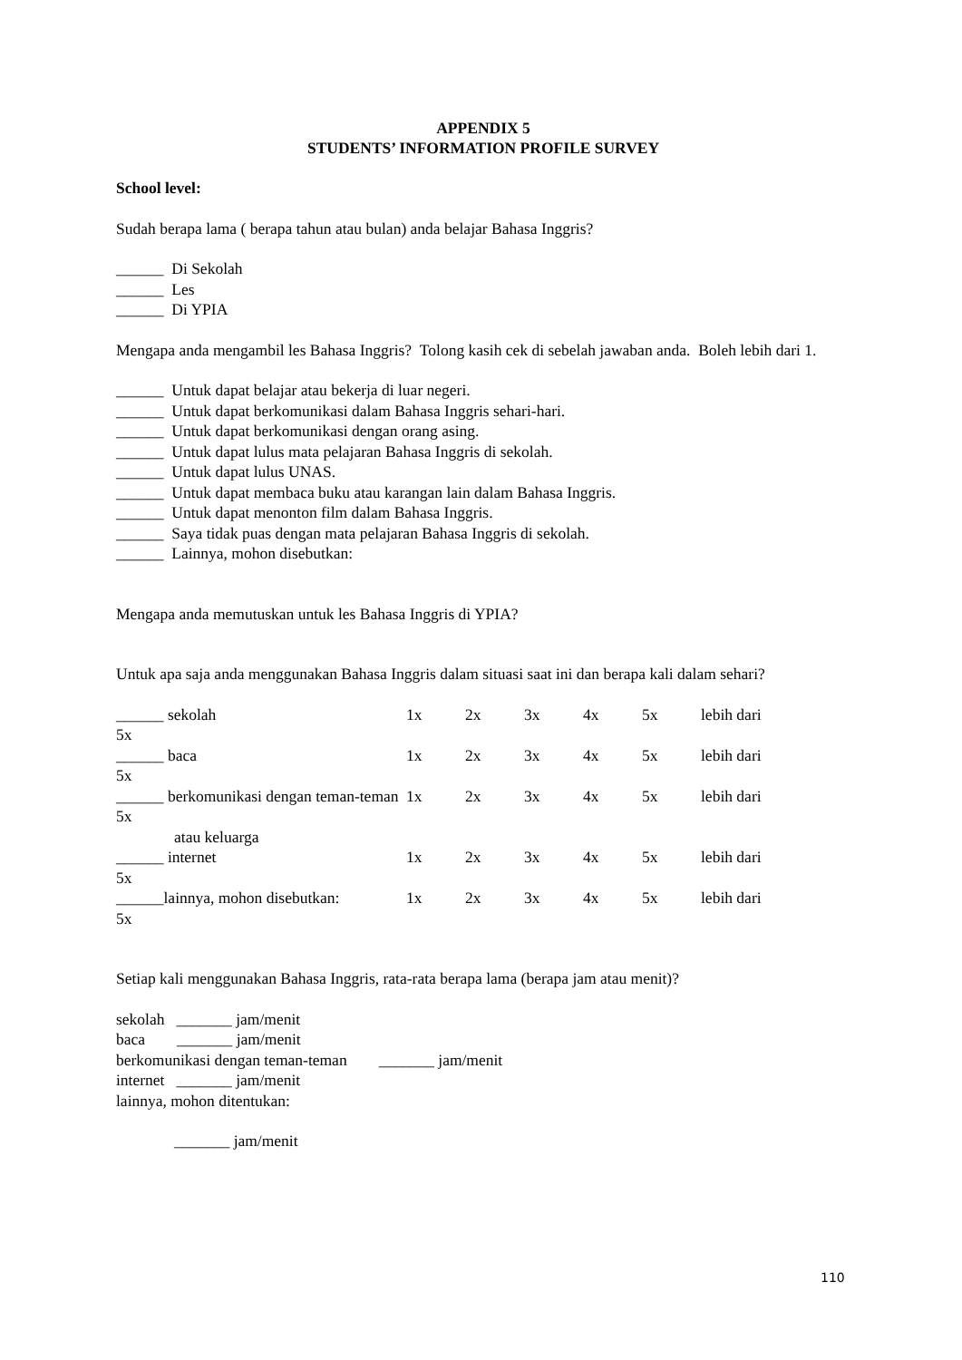APPENDIX 5
STUDENTS’ INFORMATION PROFILE SURVEY
School level:
Sudah berapa lama ( berapa tahun atau bulan) anda belajar Bahasa Inggris?
______ Di Sekolah
______ Les
______ Di YPIA
Mengapa anda mengambil les Bahasa Inggris? Tolong kasih cek di sebelah jawaban anda. Boleh lebih dari 1.
______ Untuk dapat belajar atau bekerja di luar negeri.
______ Untuk dapat berkomunikasi dalam Bahasa Inggris sehari-hari.
______ Untuk dapat berkomunikasi dengan orang asing.
______ Untuk dapat lulus mata pelajaran Bahasa Inggris di sekolah.
______ Untuk dapat lulus UNAS.
______ Untuk dapat membaca buku atau karangan lain dalam Bahasa Inggris.
______ Untuk dapat menonton film dalam Bahasa Inggris.
______ Saya tidak puas dengan mata pelajaran Bahasa Inggris di sekolah.
______ Lainnya, mohon disebutkan:
Mengapa anda memutuskan untuk les Bahasa Inggris di YPIA?
Untuk apa saja anda menggunakan Bahasa Inggris dalam situasi saat ini dan berapa kali dalam sehari?
______ sekolah 1x 2x 3x 4x 5x lebih dari
5x
______ baca 1x 2x 3x 4x 5x lebih dari
5x
______ berkomunikasi dengan teman-teman 1x 2x 3x 4x 5x lebih dari
5x
atau keluarga
______ internet 1x 2x 3x 4x 5x lebih dari
5x
______lainnya, mohon disebutkan: 1x 2x 3x 4x 5x lebih dari
5x
Setiap kali menggunakan Bahasa Inggris, rata-rata berapa lama (berapa jam atau menit)?
sekolah _______ jam/menit
baca _______ jam/menit
berkomunikasi dengan teman-teman _______ jam/menit
internet _______ jam/menit
lainnya, mohon ditentukan:
_______ jam/menit
110